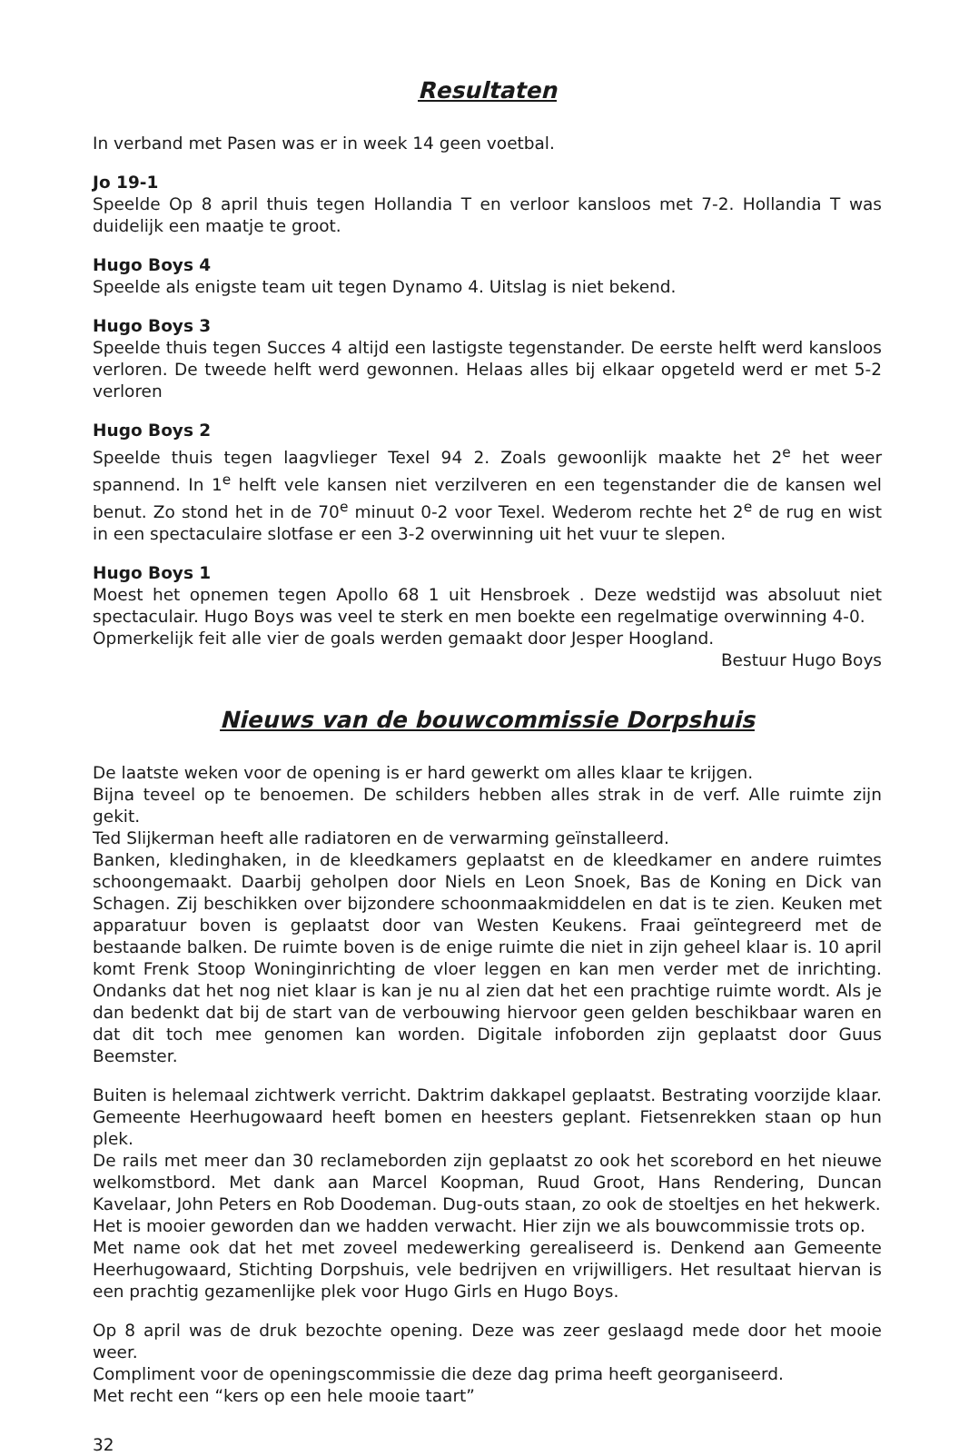Resultaten
In verband met Pasen was er in week 14 geen voetbal.
Jo 19-1
Speelde Op 8 april thuis tegen Hollandia T en verloor kansloos met 7-2. Hollandia T was duidelijk een maatje te groot.
Hugo Boys 4
Speelde als enigste team uit tegen Dynamo 4. Uitslag is niet bekend.
Hugo Boys 3
Speelde thuis tegen Succes 4 altijd een lastigste tegenstander. De eerste helft werd kansloos verloren. De tweede helft werd gewonnen. Helaas alles bij elkaar opgeteld werd er met 5-2 verloren
Hugo Boys 2
Speelde thuis tegen laagvlieger Texel 94 2. Zoals gewoonlijk maakte het 2<sup>e</sup> het weer spannend. In 1<sup>e</sup> helft vele kansen niet verzilveren en een tegenstander die de kansen wel benut. Zo stond het in de 70<sup>e</sup> minuut 0-2 voor Texel. Wederom rechte het 2<sup>e</sup> de rug en wist in een spectaculaire slotfase er een 3-2 overwinning uit het vuur te slepen.
Hugo Boys 1
Moest het opnemen tegen Apollo 68 1 uit Hensbroek . Deze wedstijd was absoluut niet spectaculair. Hugo Boys was veel te sterk en men boekte een regelmatige overwinning 4-0.
Opmerkelijk feit alle vier de goals werden gemaakt door Jesper Hoogland.
Bestuur Hugo Boys
Nieuws van de bouwcommissie Dorpshuis
De laatste weken voor de opening is er hard gewerkt om alles klaar te krijgen.
Bijna teveel op te benoemen. De schilders hebben alles strak in de verf. Alle ruimte zijn gekit.
Ted Slijkerman heeft alle radiatoren en de verwarming geïnstalleerd.
Banken, kledinghaken, in de kleedkamers geplaatst en de kleedkamer en andere ruimtes schoongemaakt. Daarbij geholpen door Niels en Leon Snoek, Bas de Koning en Dick van Schagen. Zij beschikken over bijzondere schoonmaakmiddelen en dat is te zien. Keuken met apparatuur boven is geplaatst door van Westen Keukens. Fraai geïntegreerd met de bestaande balken. De ruimte boven is de enige ruimte die niet in zijn geheel klaar is. 10 april komt Frenk Stoop Woninginrichting de vloer leggen en kan men verder met de inrichting. Ondanks dat het nog niet klaar is kan je nu al zien dat het een prachtige ruimte wordt. Als je dan bedenkt dat bij de start van de verbouwing hiervoor geen gelden beschikbaar waren en dat dit toch mee genomen kan worden. Digitale infoborden zijn geplaatst door Guus Beemster.
Buiten is helemaal zichtwerk verricht. Daktrim dakkapel geplaatst. Bestrating voorzijde klaar. Gemeente Heerhugowaard heeft bomen en heesters geplant. Fietsenrekken staan op hun plek.
De rails met meer dan 30 reclameborden zijn geplaatst zo ook het scorebord en het nieuwe welkomstbord. Met dank aan Marcel Koopman, Ruud Groot, Hans Rendering, Duncan Kavelaar, John Peters en Rob Doodeman. Dug-outs staan, zo ook de stoeltjes en het hekwerk.
Het is mooier geworden dan we hadden verwacht. Hier zijn we als bouwcommissie trots op.
Met name ook dat het met zoveel medewerking gerealiseerd is. Denkend aan Gemeente Heerhugowaard, Stichting Dorpshuis, vele bedrijven en vrijwilligers. Het resultaat hiervan is een prachtig gezamenlijke plek voor Hugo Girls en Hugo Boys.
Op 8 april was de druk bezochte opening. Deze was zeer geslaagd mede door het mooie weer.
Compliment voor de openingscommissie die deze dag prima heeft georganiseerd.
Met recht een “kers op een hele mooie taart”
32